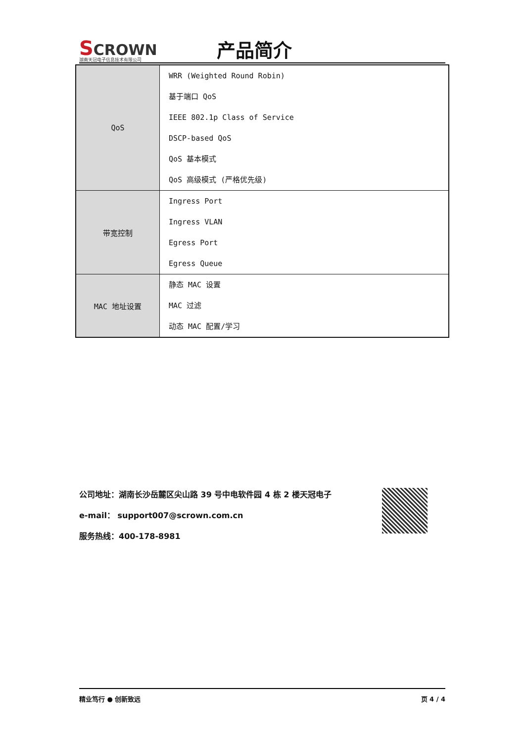SCROWN
湖南天冠电子信息技术有限公司
产品简介
| QoS | WRR (Weighted Round Robin) 基于端口 QoS IEEE 802.1p Class of Service DSCP-based QoS QoS 基本模式 QoS 高级模式 (严格优先级) |
| 带宽控制 | Ingress Port Ingress VLAN Egress Port Egress Queue |
| MAC 地址设置 | 静态 MAC 设置 MAC 过滤 动态 MAC 配置/学习 |
公司地址：湖南长沙岳麓区尖山路 39 号中电软件园 4 栋 2 楼天冠电子
e-mail： support007@scrown.com.cn
服务热线：400-178-8981
精业笃行 ● 创新致远 页 4 / 4